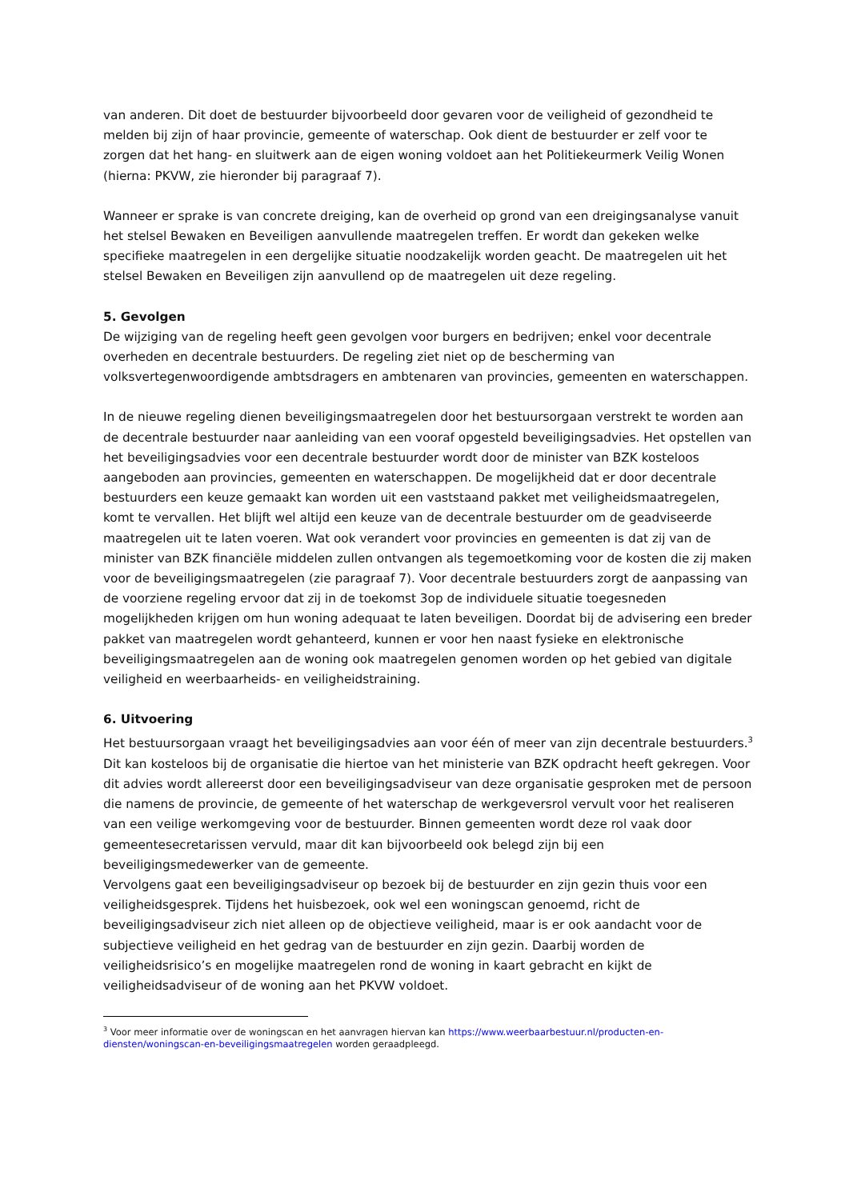van anderen. Dit doet de bestuurder bijvoorbeeld door gevaren voor de veiligheid of gezondheid te melden bij zijn of haar provincie, gemeente of waterschap. Ook dient de bestuurder er zelf voor te zorgen dat het hang- en sluitwerk aan de eigen woning voldoet aan het Politiekeurmerk Veilig Wonen (hierna: PKVW, zie hieronder bij paragraaf 7).
Wanneer er sprake is van concrete dreiging, kan de overheid op grond van een dreigingsanalyse vanuit het stelsel Bewaken en Beveiligen aanvullende maatregelen treffen. Er wordt dan gekeken welke specifieke maatregelen in een dergelijke situatie noodzakelijk worden geacht. De maatregelen uit het stelsel Bewaken en Beveiligen zijn aanvullend op de maatregelen uit deze regeling.
5. Gevolgen
De wijziging van de regeling heeft geen gevolgen voor burgers en bedrijven; enkel voor decentrale overheden en decentrale bestuurders. De regeling ziet niet op de bescherming van volksvertegenwoordigende ambtsdragers en ambtenaren van provincies, gemeenten en waterschappen.
In de nieuwe regeling dienen beveiligingsmaatregelen door het bestuursorgaan verstrekt te worden aan de decentrale bestuurder naar aanleiding van een vooraf opgesteld beveiligingsadvies. Het opstellen van het beveiligingsadvies voor een decentrale bestuurder wordt door de minister van BZK kosteloos aangeboden aan provincies, gemeenten en waterschappen. De mogelijkheid dat er door decentrale bestuurders een keuze gemaakt kan worden uit een vaststaand pakket met veiligheidsmaatregelen, komt te vervallen. Het blijft wel altijd een keuze van de decentrale bestuurder om de geadviseerde maatregelen uit te laten voeren. Wat ook verandert voor provincies en gemeenten is dat zij van de minister van BZK financiële middelen zullen ontvangen als tegemoetkoming voor de kosten die zij maken voor de beveiligingsmaatregelen (zie paragraaf 7). Voor decentrale bestuurders zorgt de aanpassing van de voorziene regeling ervoor dat zij in de toekomst 3op de individuele situatie toegesneden mogelijkheden krijgen om hun woning adequaat te laten beveiligen. Doordat bij de advisering een breder pakket van maatregelen wordt gehanteerd, kunnen er voor hen naast fysieke en elektronische beveiligingsmaatregelen aan de woning ook maatregelen genomen worden op het gebied van digitale veiligheid en weerbaarheids- en veiligheidstraining.
6. Uitvoering
Het bestuursorgaan vraagt het beveiligingsadvies aan voor één of meer van zijn decentrale bestuurders.<sup>3</sup> Dit kan kosteloos bij de organisatie die hiertoe van het ministerie van BZK opdracht heeft gekregen. Voor dit advies wordt allereerst door een beveiligingsadviseur van deze organisatie gesproken met de persoon die namens de provincie, de gemeente of het waterschap de werkgeversrol vervult voor het realiseren van een veilige werkomgeving voor de bestuurder. Binnen gemeenten wordt deze rol vaak door gemeentesecretarissen vervuld, maar dit kan bijvoorbeeld ook belegd zijn bij een beveiligingsmedewerker van de gemeente.
Vervolgens gaat een beveiligingsadviseur op bezoek bij de bestuurder en zijn gezin thuis voor een veiligheidsgesprek. Tijdens het huisbezoek, ook wel een woningscan genoemd, richt de beveiligingsadviseur zich niet alleen op de objectieve veiligheid, maar is er ook aandacht voor de subjectieve veiligheid en het gedrag van de bestuurder en zijn gezin. Daarbij worden de veiligheidsrisico’s en mogelijke maatregelen rond de woning in kaart gebracht en kijkt de veiligheidsadviseur of de woning aan het PKVW voldoet.
<sup>3</sup> Voor meer informatie over de woningscan en het aanvragen hiervan kan https://www.weerbaarbestuur.nl/producten-en-diensten/woningscan-en-beveiligingsmaatregelen worden geraadpleegd.